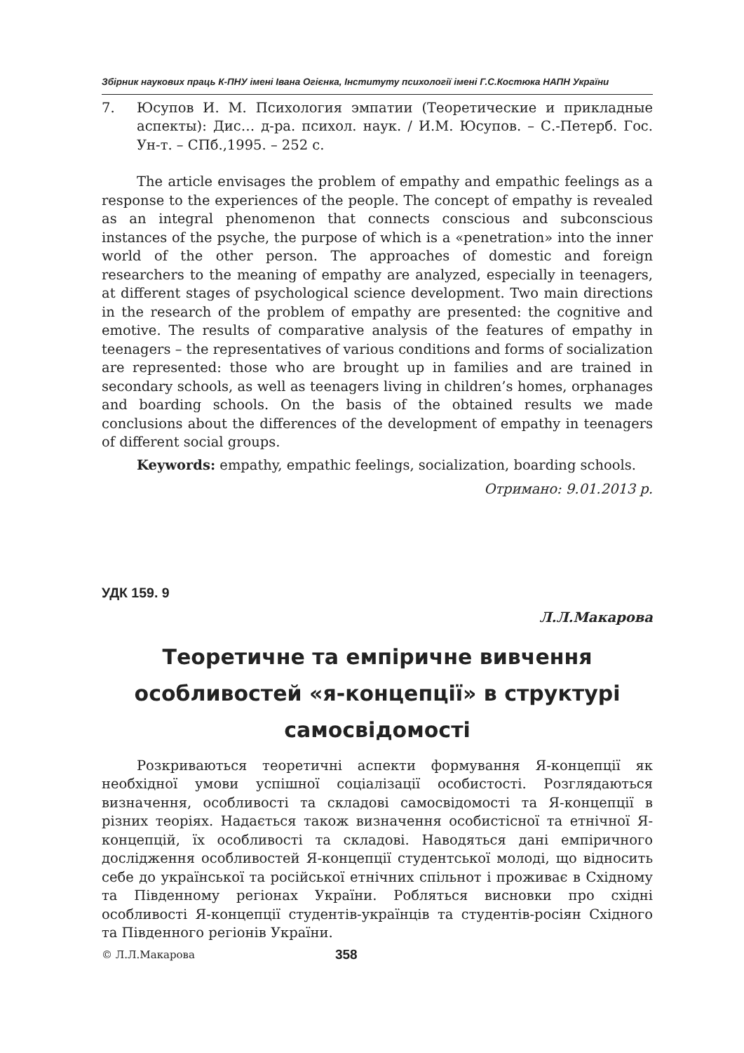Збірник наукових праць К-ПНУ імені Івана Огієнка, Інституту психології імені Г.С.Костюка НАПН України
7. Юсупов И. М. Психология эмпатии (Теоретические и прикладные аспекты): Дис… д-ра. психол. наук. / И.М. Юсупов. – С.-Петерб. Гос. Ун-т. – СПб.,1995. – 252 с.
The article envisages the problem of empathy and empathic feelings as a response to the experiences of the people. The concept of empathy is revealed as an integral phenomenon that connects conscious and subconscious instances of the psyche, the purpose of which is a «penetration» into the inner world of the other person. The approaches of domestic and foreign researchers to the meaning of empathy are analyzed, especially in teenagers, at different stages of psychological science development. Two main directions in the research of the problem of empathy are presented: the cognitive and emotive. The results of comparative analysis of the features of empathy in teenagers – the representatives of various conditions and forms of socialization are represented: those who are brought up in families and are trained in secondary schools, as well as teenagers living in children’s homes, orphanages and boarding schools. On the basis of the obtained results we made conclusions about the differences of the development of empathy in teenagers of different social groups.
Keywords: empathy, empathic feelings, socialization, boarding schools.
Отримано: 9.01.2013 р.
УДК 159. 9
Л.Л.Макарова
Теоретичне та емпіричне вивчення особливостей «я-концепції» в структурі самосвідомості
Розкриваються теоретичні аспекти формування Я-концепції як необхідної умови успішної соціалізації особистості. Розглядаються визначення, особливості та складові самосвідомості та Я-концепції в різних теоріях. Надається також визначення особистісної та етнічної Я-концепцій, їх особливості та складові. Наводяться дані емпіричного дослідження особливостей Я-концепції студентської молоді, що відносить себе до української та російської етнічних спільнот і проживає в Східному та Південному регіонах України. Робляться висновки про східні особливості Я-концепції студентів-українців та студентів-росіян Східного та Південного регіонів України.
© Л.Л.Макарова 358